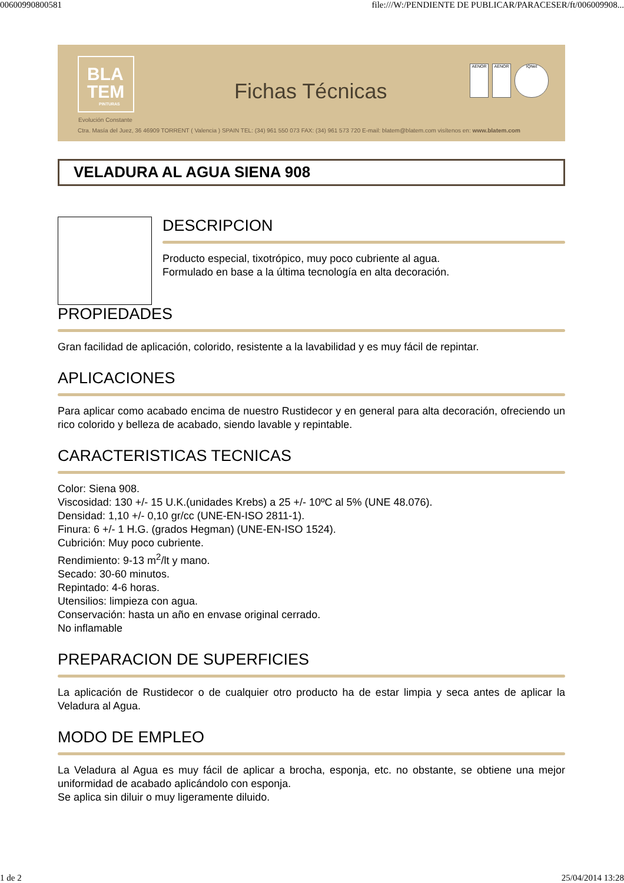006009908005​81 file:///W:/PENDIENTE DE PUBLICAR/PARACESER/ft/006009908...
BLA
TEM
PINTURAS
Evolución Constante
Fichas Técnicas
AENOR AENOR IQNet
Ctra. Masía del Juez, 36 46909 TORRENT ( Valencia ) SPAIN TEL: (34) 961 550 073 FAX: (34) 961 573 720 E-mail: blatem@blatem.com visítenos en: www.blatem.com
VELADURA AL AGUA SIENA 908
DESCRIPCION
Producto especial, tixotrópico, muy poco cubriente al agua.
Formulado en base a la última tecnología en alta decoración.
PROPIEDADES
Gran facilidad de aplicación, colorido, resistente a la lavabilidad y es muy fácil de repintar.
APLICACIONES
Para aplicar como acabado encima de nuestro Rustidecor y en general para alta decoración, ofreciendo un rico colorido y belleza de acabado, siendo lavable y repintable.
CARACTERISTICAS TECNICAS
Color: Siena 908.
Viscosidad: 130 +/- 15 U.K.(unidades Krebs) a 25 +/- 10ºC al 5% (UNE 48.076).
Densidad: 1,10 +/- 0,10 gr/cc (UNE-EN-ISO 2811-1).
Finura: 6 +/- 1 H.G. (grados Hegman) (UNE-EN-ISO 1524).
Cubrición: Muy poco cubriente.
Rendimiento: 9-13 m<sup>2</sup>/lt y mano.
Secado: 30-60 minutos.
Repintado: 4-6 horas.
Utensilios: limpieza con agua.
Conservación: hasta un año en envase original cerrado.
No inflamable
PREPARACION DE SUPERFICIES
La aplicación de Rustidecor o de cualquier otro producto ha de estar limpia y seca antes de aplicar la Veladura al Agua.
MODO DE EMPLEO
La Veladura al Agua es muy fácil de aplicar a brocha, esponja, etc. no obstante, se obtiene una mejor uniformidad de acabado aplicándolo con esponja.
Se aplica sin diluir o muy ligeramente diluido.
1 de 2 25/04/2014 13:28